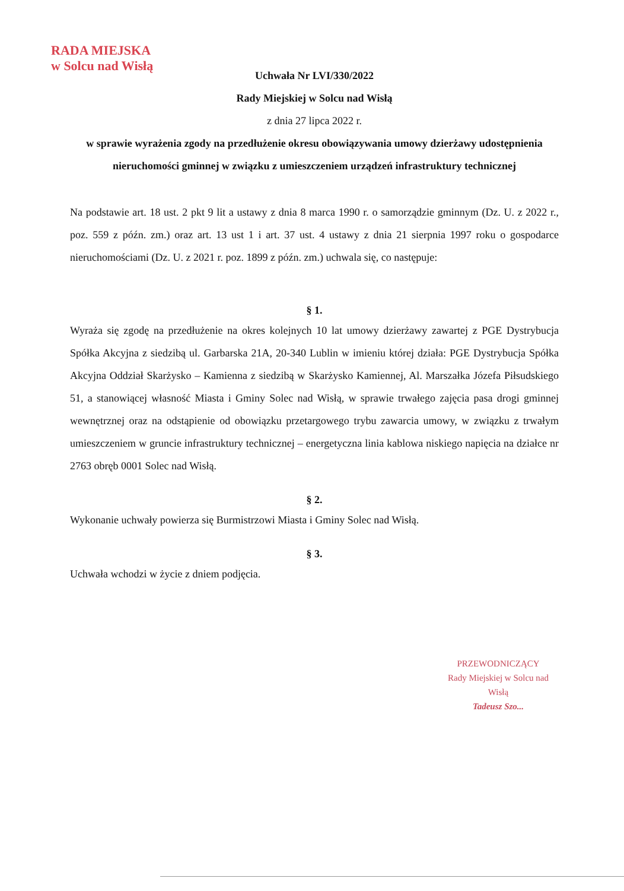RADA MIEJSKA
w Solcu nad Wisłą
Uchwała Nr LVI/330/2022
Rady Miejskiej w Solcu nad Wisłą
z dnia 27 lipca 2022 r.
w sprawie wyrażenia zgody na przedłużenie okresu obowiązywania umowy dzierżawy udostępnienia nieruchomości gminnej w związku z umieszczeniem urządzeń infrastruktury technicznej
Na podstawie art. 18 ust. 2 pkt 9 lit a ustawy z dnia 8 marca 1990 r. o samorządzie gminnym (Dz. U. z 2022 r., poz. 559 z późn. zm.) oraz art. 13 ust 1 i art. 37 ust. 4 ustawy z dnia 21 sierpnia 1997 roku o gospodarce nieruchomościami (Dz. U. z 2021 r. poz. 1899 z późn. zm.) uchwala się, co następuje:
§ 1.
Wyraża się zgodę na przedłużenie na okres kolejnych 10 lat umowy dzierżawy zawartej z PGE Dystrybucja Spółka Akcyjna z siedzibą ul. Garbarska 21A, 20-340 Lublin w imieniu której działa: PGE Dystrybucja Spółka Akcyjna Oddział Skarżysko – Kamienna z siedzibą w Skarżysko Kamiennej, Al. Marszałka Józefa Piłsudskiego 51, a stanowiącej własność Miasta i Gminy Solec nad Wisłą, w sprawie trwałego zajęcia pasa drogi gminnej wewnętrznej oraz na odstąpienie od obowiązku przetargowego trybu zawarcia umowy, w związku z trwałym umieszczeniem w gruncie infrastruktury technicznej – energetyczna linia kablowa niskiego napięcia na działce nr 2763 obręb 0001 Solec nad Wisłą.
§ 2.
Wykonanie uchwały powierza się Burmistrzowi Miasta i Gminy Solec nad Wisłą.
§ 3.
Uchwała wchodzi w życie z dniem podjęcia.
PRZEWODNICZĄCY
Rady Miejskiej w Solcu nad Wisłą
Tadeusz Szo...